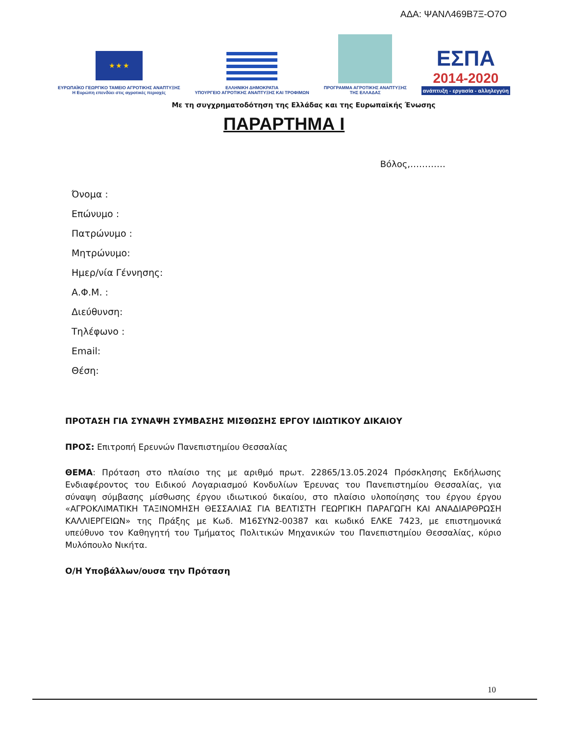ΑΔΑ: ΨΑΝΛ469Β7Ξ-Ο7Ο
★ ★ ★
ΕΥΡΩΠΑΪΚΟ ΓΕΩΡΓΙΚΟ ΤΑΜΕΙΟ ΑΓΡΟΤΙΚΗΣ ΑΝΑΠΤΥΞΗΣ
Η Ευρώπη επενδύει στις αγροτικές περιοχές
ΕΛΛΗΝΙΚΗ ΔΗΜΟΚΡΑΤΙΑ
ΥΠΟΥΡΓΕΙΟ ΑΓΡΟΤΙΚΗΣ ΑΝΑΠΤΥΞΗΣ ΚΑΙ ΤΡΟΦΙΜΩΝ
ΠΡΟΓΡΑΜΜΑ ΑΓΡΟΤΙΚΗΣ ΑΝΑΠΤΥΞΗΣ
ΤΗΣ ΕΛΛΑΔΑΣ
ΕΣΠΑ
2014-2020
ανάπτυξη - εργασία - αλληλεγγύη
Με τη συγχρηματοδότηση της Ελλάδας και της Ευρωπαϊκής Ένωσης
ΠΑΡΑΡΤΗΜΑ Ι
Βόλος,…………
Όνομα :
Επώνυμο :
Πατρώνυμο :
Μητρώνυμο:
Ημερ/νία Γέννησης:
Α.Φ.Μ. :
Διεύθυνση:
Τηλέφωνο :
Email:
Θέση:
ΠΡΟΤΑΣΗ ΓΙΑ ΣΥΝΑΨΗ ΣΥΜΒΑΣΗΣ ΜΙΣΘΩΣΗΣ ΕΡΓΟΥ ΙΔΙΩΤΙΚΟΥ ΔΙΚΑΙΟΥ
ΠΡΟΣ: Επιτροπή Ερευνών Πανεπιστημίου Θεσσαλίας
ΘΕΜΑ: Πρόταση στο πλαίσιο της με αριθμό πρωτ. 22865/13.05.2024 Πρόσκλησης Εκδήλωσης Ενδιαφέροντος του Ειδικού Λογαριασμού Κονδυλίων Έρευνας του Πανεπιστημίου Θεσσαλίας, για σύναψη σύμβασης μίσθωσης έργου ιδιωτικού δικαίου, στο πλαίσιο υλοποίησης του έργου έργου «ΑΓΡΟΚΛΙΜΑΤΙΚΗ ΤΑΞΙΝΟΜΗΣΗ ΘΕΣΣΑΛΙΑΣ ΓΙΑ ΒΕΛΤΙΣΤΗ ΓΕΩΡΓΙΚΗ ΠΑΡΑΓΩΓΗ ΚΑΙ ΑΝΑΔΙΑΡΘΡΩΣΗ ΚΑΛΛΙΕΡΓΕΙΩΝ» της Πράξης με Κωδ. Μ16ΣΥΝ2-00387 και κωδικό ΕΛΚΕ 7423, με επιστημονικά υπεύθυνο τον Καθηγητή του Τμήματος Πολιτικών Μηχανικών του Πανεπιστημίου Θεσσαλίας, κύριο Μυλόπουλο Νικήτα.
Ο/Η Υποβάλλων/ουσα την Πρόταση
10